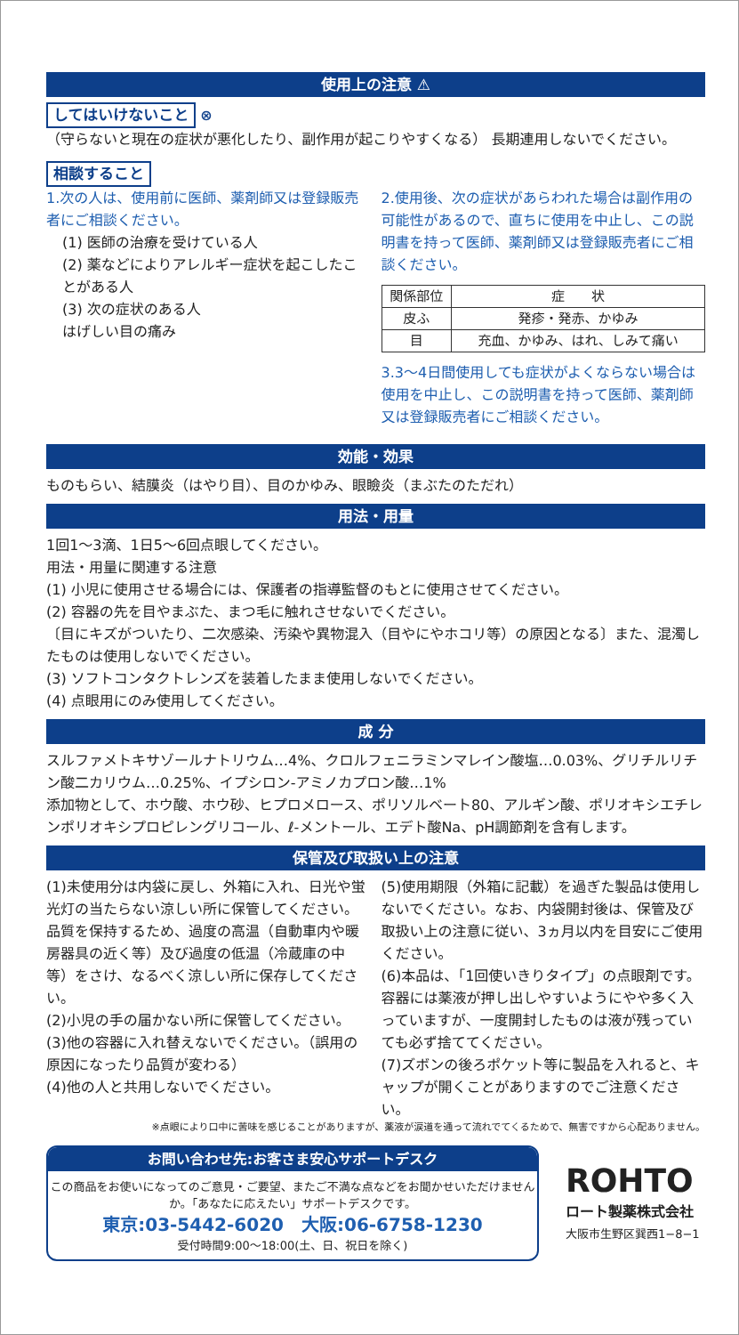使用上の注意 ⚠
してはいけないこと ⊗
（守らないと現在の症状が悪化したり、副作用が起こりやすくなる） 長期連用しないでください。
相談すること
1.次の人は、使用前に医師、薬剤師又は登録販売者にご相談ください。
(1) 医師の治療を受けている人
(2) 薬などによりアレルギー症状を起こしたことがある人
(3) 次の症状のある人
はげしい目の痛み
2.使用後、次の症状があらわれた場合は副作用の可能性があるので、直ちに使用を中止し、この説明書を持って医師、薬剤師又は登録販売者にご相談ください。
| 関係部位 | 症 状 |
| --- | --- |
| 皮ふ | 発疹・発赤、かゆみ |
| 目 | 充血、かゆみ、はれ、しみて痛い |
3.3～4日間使用しても症状がよくならない場合は使用を中止し、この説明書を持って医師、薬剤師又は登録販売者にご相談ください。
効能・効果
ものもらい、結膜炎（はやり目）、目のかゆみ、眼瞼炎（まぶたのただれ）
用法・用量
1回1～3滴、1日5～6回点眼してください。
用法・用量に関連する注意
(1) 小児に使用させる場合には、保護者の指導監督のもとに使用させてください。
(2) 容器の先を目やまぶた、まつ毛に触れさせないでください。
〔目にキズがついたり、二次感染、汚染や異物混入（目やにやホコリ等）の原因となる〕また、混濁したものは使用しないでください。
(3) ソフトコンタクトレンズを装着したまま使用しないでください。
(4) 点眼用にのみ使用してください。
成 分
スルファメトキサゾールナトリウム…4%、クロルフェニラミンマレイン酸塩…0.03%、グリチルリチン酸二カリウム…0.25%、イプシロン-アミノカプロン酸…1%
添加物として、ホウ酸、ホウ砂、ヒプロメロース、ポリソルベート80、アルギン酸、ポリオキシエチレンポリオキシプロピレングリコール、ℓ-メントール、エデト酸Na、pH調節剤を含有します。
保管及び取扱い上の注意
(1)未使用分は内袋に戻し、外箱に入れ、日光や蛍光灯の当たらない涼しい所に保管してください。品質を保持するため、過度の高温（自動車内や暖房器具の近く等）及び過度の低温（冷蔵庫の中等）をさけ、なるべく涼しい所に保存してください。
(2)小児の手の届かない所に保管してください。
(3)他の容器に入れ替えないでください。（誤用の原因になったり品質が変わる）
(4)他の人と共用しないでください。
(5)使用期限（外箱に記載）を過ぎた製品は使用しないでください。なお、内袋開封後は、保管及び取扱い上の注意に従い、3ヵ月以内を目安にご使用ください。
(6)本品は、「1回使いきりタイプ」の点眼剤です。容器には薬液が押し出しやすいようにやや多く入っていますが、一度開封したものは液が残っていても必ず捨ててください。
(7)ズボンの後ろポケット等に製品を入れると、キャップが開くことがありますのでご注意ください。
※点眼により口中に苦味を感じることがありますが、薬液が涙道を通って流れでてくるためで、無害ですから心配ありません。
お問い合わせ先:お客さま安心サポートデスク
この商品をお使いになってのご意見・ご要望、またご不満な点などをお聞かせいただけませんか。「あなたに応えたい」サポートデスクです。
東京:03-5442-6020　大阪:06-6758-1230
受付時間9:00～18:00(土、日、祝日を除く)
ROHTO
ロート製薬株式会社
大阪市生野区巽西1−8−1